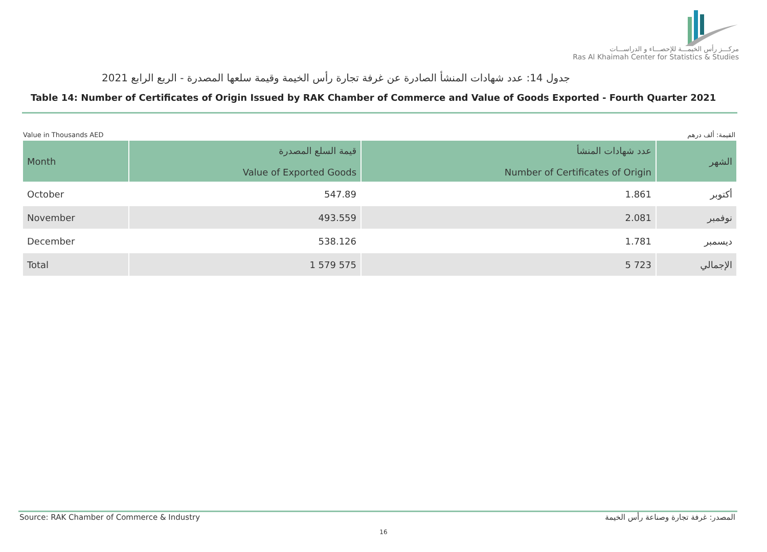مركـــز رأس الخيمـــة للإحصـــاء و الدراســـات
Ras Al Khaimah Center for Statistics & Studies
جدول 14: عدد شهادات المنشأ الصادرة عن غرفة تجارة رأس الخيمة وقيمة سلعها المصدرة - الربع الرابع 2021
Table 14: Number of Certificates of Origin Issued by RAK Chamber of Commerce and Value of Goods Exported - Fourth Quarter 2021
Value in Thousands AED القيمة: ألف درهم
| Month | قيمة السلع المصدرة Value of Exported Goods | عدد شهادات المنشأ Number of Certificates of Origin | الشهر |
| --- | --- | --- | --- |
| October | 547.89 | 1.861 | أكتوبر |
| November | 493.559 | 2.081 | نوفمبر |
| December | 538.126 | 1.781 | ديسمبر |
| Total | 1 579 575 | 5 723 | الإجمالي |
Source: RAK Chamber of Commerce & Industry المصدر: غرفة تجارة وصناعة رأس الخيمة
16